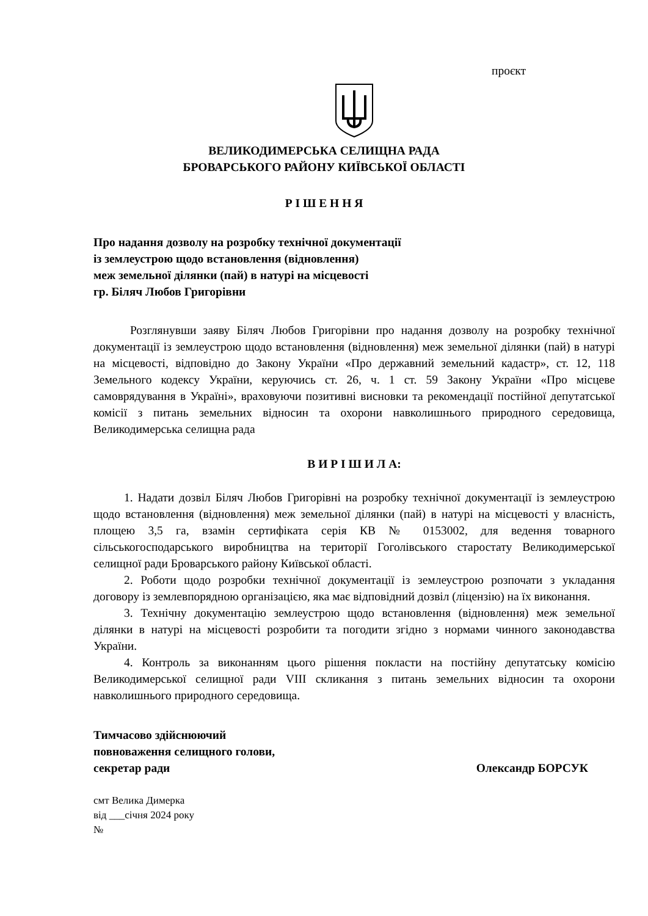проєкт
ВЕЛИКОДИМЕРСЬКА СЕЛИЩНА РАДА
БРОВАРСЬКОГО РАЙОНУ КИЇВСЬКОЇ ОБЛАСТІ
Р І Ш Е Н Н Я
Про надання дозволу на розробку технічної документації
із землеустрою щодо встановлення (відновлення)
меж земельної ділянки (пай) в натурі на місцевості
гр. Біляч Любов Григорівни
Розглянувши заяву Біляч Любов Григорівни про надання дозволу на розробку технічної документації із землеустрою щодо встановлення (відновлення) меж земельної ділянки (пай) в натурі на місцевості, відповідно до Закону України «Про державний земельний кадастр», ст. 12, 118 Земельного кодексу України, керуючись ст. 26, ч. 1 ст. 59 Закону України «Про місцеве самоврядування в Україні», враховуючи позитивні висновки та рекомендації постійної депутатської комісії з питань земельних відносин та охорони навколишнього природного середовища, Великодимерська селищна рада
В И Р І Ш И Л А:
1. Надати дозвіл Біляч Любов Григорівні на розробку технічної документації із землеустрою щодо встановлення (відновлення) меж земельної ділянки (пай) в натурі на місцевості у власність, площею 3,5 га, взамін сертифіката серія КВ № 0153002, для ведення товарного сільськогосподарського виробництва на території Гоголівського старостату Великодимерської селищної ради Броварського району Київської області.
2. Роботи щодо розробки технічної документації із землеустрою розпочати з укладання договору із землевпорядною організацією, яка має відповідний дозвіл (ліцензію) на їх виконання.
3. Технічну документацію землеустрою щодо встановлення (відновлення) меж земельної ділянки в натурі на місцевості розробити та погодити згідно з нормами чинного законодавства України.
4. Контроль за виконанням цього рішення покласти на постійну депутатську комісію Великодимерської селищної ради VIII скликання з питань земельних відносин та охорони навколишнього природного середовища.
Тимчасово здійснюючий
повноваження селищного голови,
секретар ради Олександр БОРСУК
смт Велика Димерка
від ___січня 2024 року
№